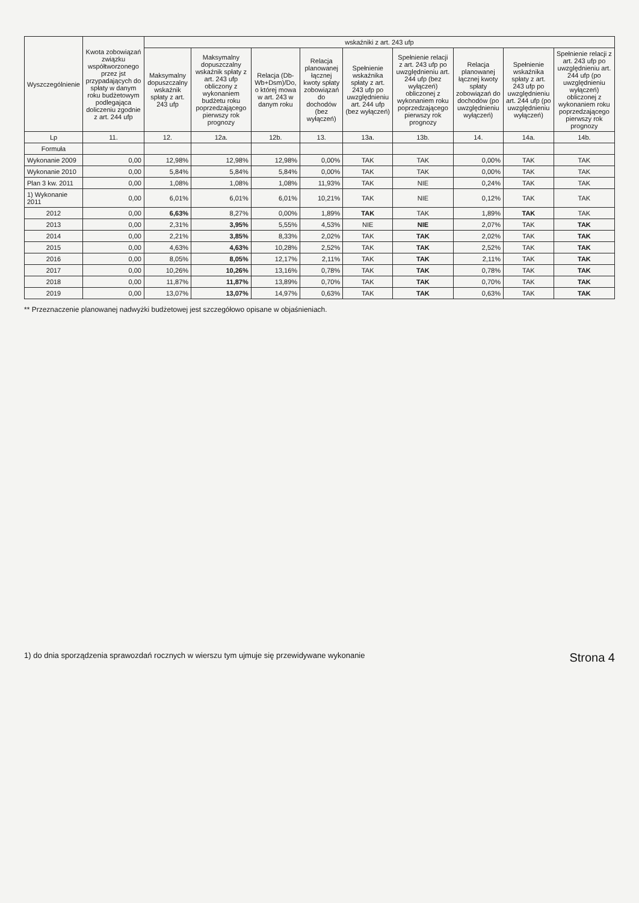| Wyszczególnienie | Kwota zobowiązań związku współtworzonego przez jst przypadających do spłaty w danym roku budżetowym podlegająca doliczeniu zgodnie z art. 244 ufp | wskaźniki z art. 243 ufp | | | | | | | | |
| --- | --- | --- | --- | --- | --- | --- | --- | --- | --- | --- |
| | | Maksymalny dopuszczalny wskaźnik spłaty z art. 243 ufp | Maksymalny dopuszczalny wskaźnik spłaty z art. 243 ufp obliczony z wykonaniem budżetu roku poprzedzającego pierwszy rok prognozy | Relacja (Db-Wb+Dsm)/Do, o której mowa w art. 243 w danym roku | Relacja planowanej łącznej kwoty spłaty zobowiązań do dochodów (bez wyłączeń) | Spełnienie wskaźnika spłaty z art. 243 ufp po uwzględnieniu art. 244 ufp (bez wyłączeń) | Spełnienie relacji z art. 243 ufp po uwzględnieniu art. 244 ufp (bez wyłączeń) obliczonej z wykonaniem roku poprzedzającego pierwszy rok prognozy | Relacja planowanej łącznej kwoty spłaty zobowiązań do dochodów (po uwzględnieniu wyłączeń) | Spełnienie wskaźnika spłaty z art. 243 ufp po uwzględnieniu art. 244 ufp (po uwzględnieniu wyłączeń) | Spełnienie relacji z art. 243 ufp po uwzględnieniu art. 244 ufp (po uwzględnieniu wyłączeń) obliczonej z wykonaniem roku poprzedzającego pierwszy rok prognozy |
| Lp | 11. | 12. | 12a. | 12b. | 13. | 13a. | 13b. | 14. | 14a. | 14b. |
| Formuła | | | | | | | | | | |
| Wykonanie 2009 | 0,00 | 12,98% | 12,98% | 12,98% | 0,00% | TAK | TAK | 0,00% | TAK | TAK |
| Wykonanie 2010 | 0,00 | 5,84% | 5,84% | 5,84% | 0,00% | TAK | TAK | 0,00% | TAK | TAK |
| Plan 3 kw. 2011 | 0,00 | 1,08% | 1,08% | 1,08% | 11,93% | TAK | NIE | 0,24% | TAK | TAK |
| 1) Wykonanie 2011 | 0,00 | 6,01% | 6,01% | 6,01% | 10,21% | TAK | NIE | 0,12% | TAK | TAK |
| 2012 | 0,00 | 6,63% | 8,27% | 0,00% | 1,89% | TAK | TAK | 1,89% | TAK | TAK |
| 2013 | 0,00 | 2,31% | 3,95% | 5,55% | 4,53% | NIE | NIE | 2,07% | TAK | TAK |
| 2014 | 0,00 | 2,21% | 3,85% | 8,33% | 2,02% | TAK | TAK | 2,02% | TAK | TAK |
| 2015 | 0,00 | 4,63% | 4,63% | 10,28% | 2,52% | TAK | TAK | 2,52% | TAK | TAK |
| 2016 | 0,00 | 8,05% | 8,05% | 12,17% | 2,11% | TAK | TAK | 2,11% | TAK | TAK |
| 2017 | 0,00 | 10,26% | 10,26% | 13,16% | 0,78% | TAK | TAK | 0,78% | TAK | TAK |
| 2018 | 0,00 | 11,87% | 11,87% | 13,89% | 0,70% | TAK | TAK | 0,70% | TAK | TAK |
| 2019 | 0,00 | 13,07% | 13,07% | 14,97% | 0,63% | TAK | TAK | 0,63% | TAK | TAK |
** Przeznaczenie planowanej nadwyżki budżetowej jest szczegółowo opisane w objaśnieniach.
1) do dnia sporządzenia sprawozdań rocznych w wierszu tym ujmuje się przewidywane wykonanie Strona 4